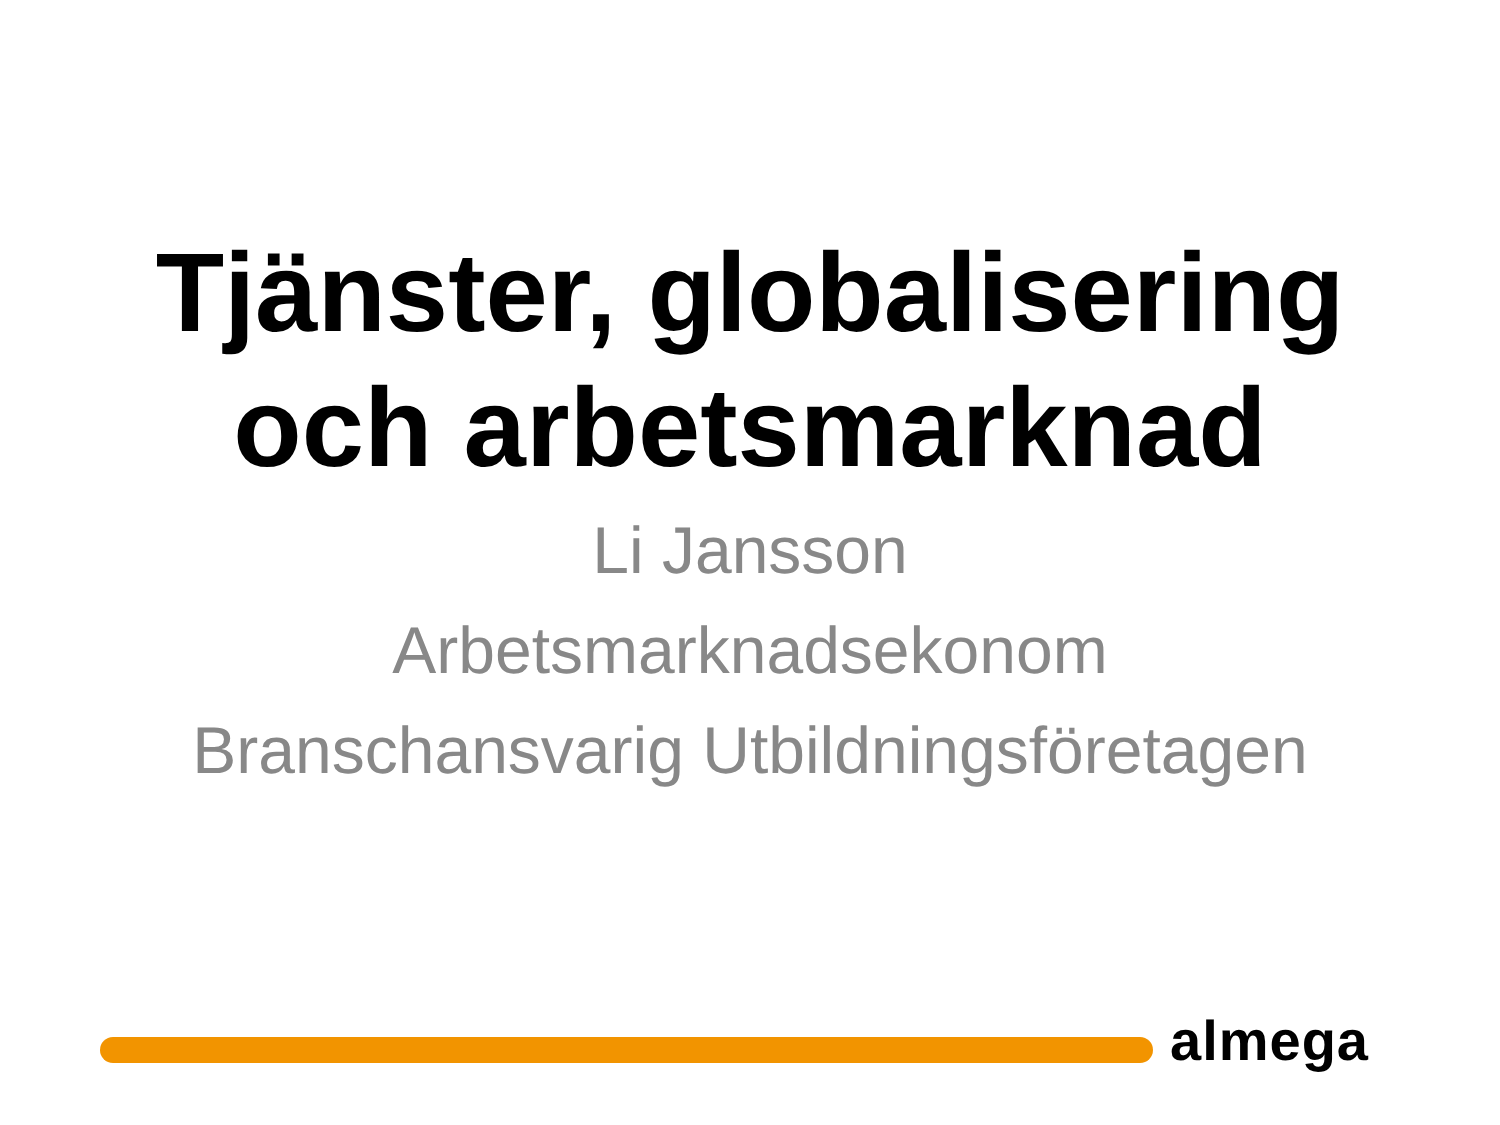Tjänster, globalisering
och arbetsmarknad
Li Jansson
Arbetsmarknadsekonom
Branschansvarig Utbildningsföretagen
almega